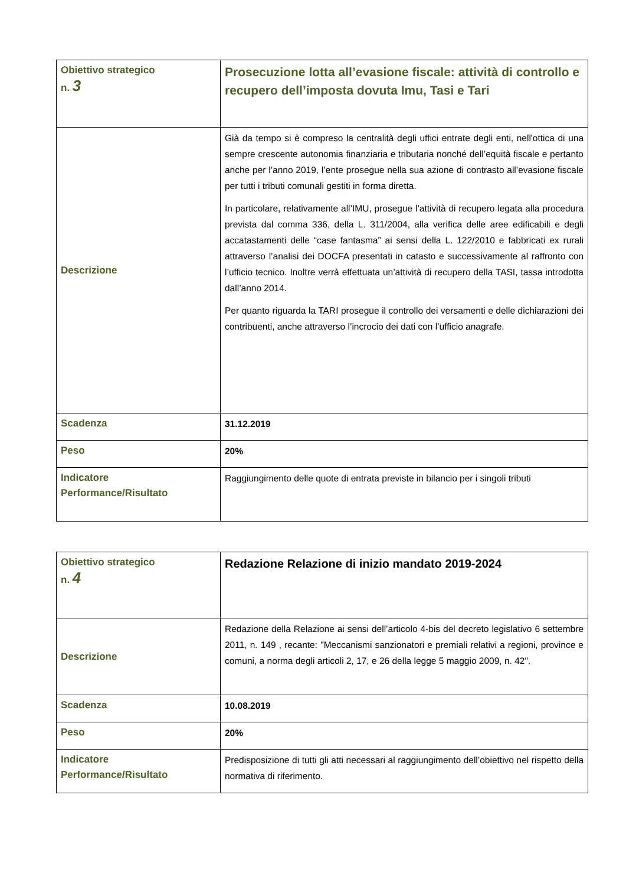| Obiettivo strategico n. 3 | Prosecuzione lotta all’evasione fiscale: attività di controllo e recupero dell’imposta dovuta Imu, Tasi e Tari |
| Descrizione | Già da tempo si è compreso la centralità degli uffici entrate degli enti, nell'ottica di una sempre crescente autonomia finanziaria e tributaria nonché dell’equità fiscale e pertanto anche per l’anno 2019, l’ente prosegue nella sua azione di contrasto all’evasione fiscale per tutti i tributi comunali gestiti in forma diretta. In particolare, relativamente all’IMU, prosegue l’attività di recupero legata alla procedura prevista dal comma 336, della L. 311/2004, alla verifica delle aree edificabili e degli accatastamenti delle “case fantasma” ai sensi della L. 122/2010 e fabbricati ex rurali attraverso l’analisi dei DOCFA presentati in catasto e successivamente al raffronto con l’ufficio tecnico. Inoltre verrà effettuata un’attività di recupero della TASI, tassa introdotta dall’anno 2014. Per quanto riguarda la TARI prosegue il controllo dei versamenti e delle dichiarazioni dei contribuenti, anche attraverso l’incrocio dei dati con l’ufficio anagrafe. |
| Scadenza | 31.12.2019 |
| Peso | 20% |
| Indicatore Performance/Risultato | Raggiungimento delle quote di entrata previste in bilancio per i singoli tributi |
| Obiettivo strategico n. 4 | Redazione Relazione di inizio mandato 2019-2024 |
| Descrizione | Redazione della Relazione ai sensi dell’articolo 4-bis del decreto legislativo 6 settembre 2011, n. 149 , recante: "Meccanismi sanzionatori e premiali relativi a regioni, province e comuni, a norma degli articoli 2, 17, e 26 della legge 5 maggio 2009, n. 42". |
| Scadenza | 10.08.2019 |
| Peso | 20% |
| Indicatore Performance/Risultato | Predisposizione di tutti gli atti necessari al raggiungimento dell’obiettivo nel rispetto della normativa di riferimento. |